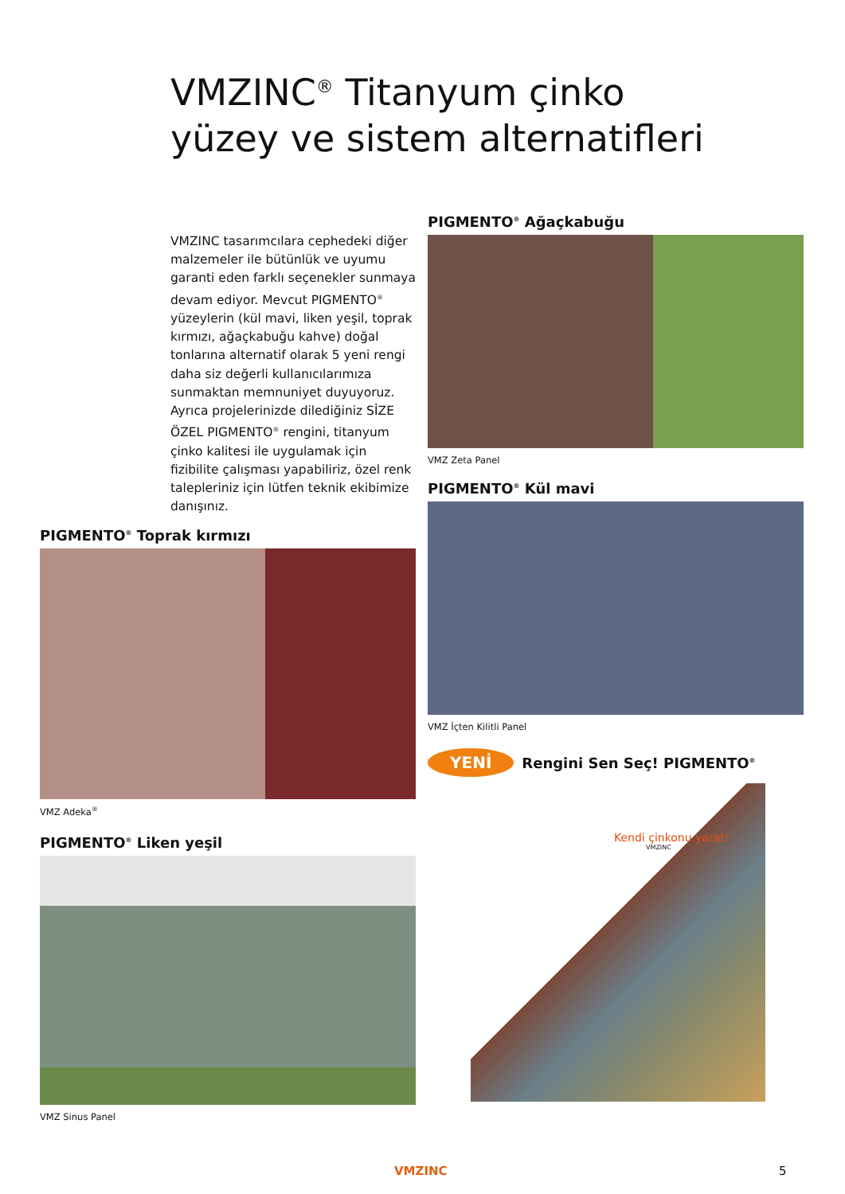VMZINC<sup>®</sup> Titanyum çinko
yüzey ve sistem alternatifleri
VMZINC tasarımcılara cephedeki diğer malzemeler ile bütünlük ve uyumu garanti eden farklı seçenekler sunmaya devam ediyor. Mevcut PIGMENTO<sup>®</sup> yüzeylerin (kül mavi, liken yeşil, toprak kırmızı, ağaçkabuğu kahve) doğal tonlarına alternatif olarak 5 yeni rengi daha siz değerli kullanıcılarımıza sunmaktan memnuniyet duyuyoruz.
Ayrıca projelerinizde dilediğiniz SİZE ÖZEL PIGMENTO<sup>®</sup> rengini, titanyum çinko kalitesi ile uygulamak için fizibilite çalışması yapabiliriz, özel renk talepleriniz için lütfen teknik ekibimize danışınız.
PIGMENTO<sup>®</sup> Ağaçkabuğu
VMZ Zeta Panel
PIGMENTO<sup>®</sup> Kül mavi
VMZ İçten Kilitli Panel
PIGMENTO<sup>®</sup> Toprak kırmızı
VMZ Adeka<sup>®</sup>
PIGMENTO<sup>®</sup> Liken yeşil
VMZ Sinus Panel
YENİ Rengini Sen Seç! PIGMENTO<sup>®</sup>
Kendi çinkonu yarat!
VMZINC
VMZINC 5